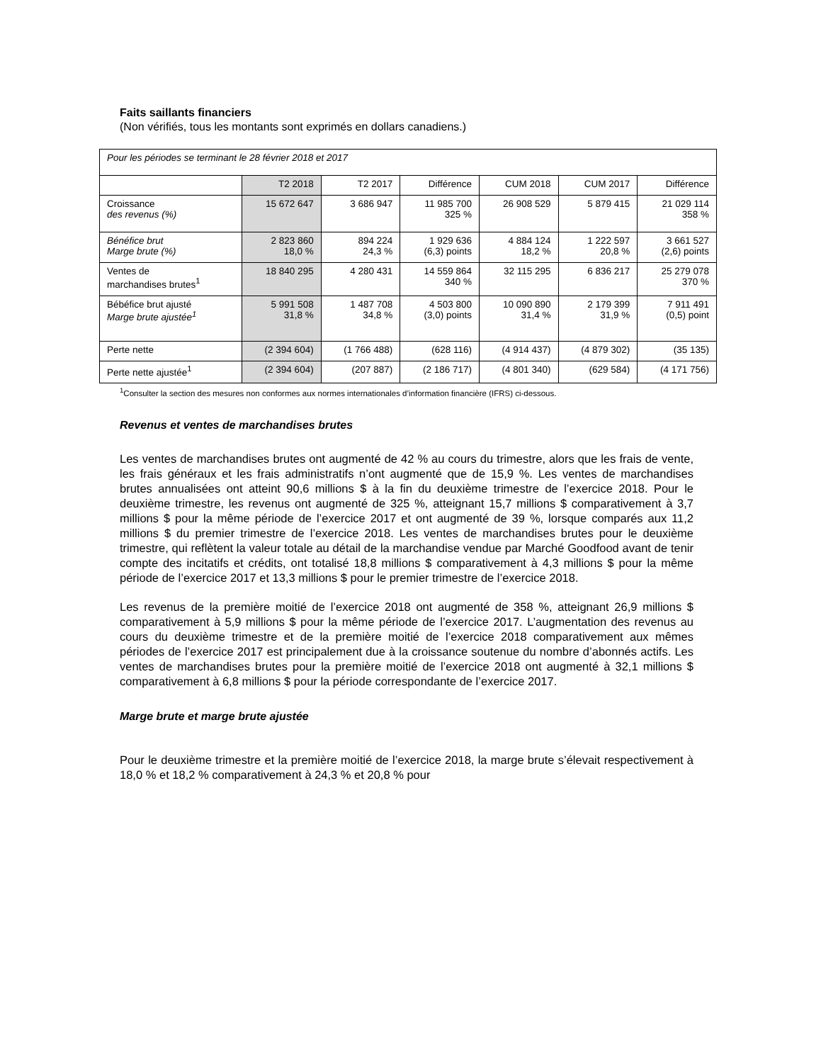Faits saillants financiers
(Non vérifiés, tous les montants sont exprimés en dollars canadiens.)
| Pour les périodes se terminant le 28 février 2018 et 2017 | | | | | | |
| | T2 2018 | T2 2017 | Différence | CUM 2018 | CUM 2017 | Différence |
| Croissance des revenus (%) | 15 672 647 | 3 686 947 | 11 985 700 325 % | 26 908 529 | 5 879 415 | 21 029 114 358 % |
| Bénéfice brut Marge brute (%) | 2 823 860 18,0 % | 894 224 24,3 % | 1 929 636 (6,3) points | 4 884 124 18,2 % | 1 222 597 20,8 % | 3 661 527 (2,6) points |
| Ventes de marchandises brutes<sup>1</sup> | 18 840 295 | 4 280 431 | 14 559 864 340 % | 32 115 295 | 6 836 217 | 25 279 078 370 % |
| Bébéfice brut ajusté Marge brute ajustée<sup>1</sup> | 5 991 508 31,8 % | 1 487 708 34,8 % | 4 503 800 (3,0) points | 10 090 890 31,4 % | 2 179 399 31,9 % | 7 911 491 (0,5) point |
| Perte nette | (2 394 604) | (1 766 488) | (628 116) | (4 914 437) | (4 879 302) | (35 135) |
| Perte nette ajustée<sup>1</sup> | (2 394 604) | (207 887) | (2 186 717) | (4 801 340) | (629 584) | (4 171 756) |
<sup>1</sup> Consulter la section des mesures non conformes aux normes internationales d’information financière (IFRS) ci-dessous.
Revenus et ventes de marchandises brutes
Les ventes de marchandises brutes ont augmenté de 42 % au cours du trimestre, alors que les frais de vente, les frais généraux et les frais administratifs n’ont augmenté que de 15,9 %. Les ventes de marchandises brutes annualisées ont atteint 90,6 millions $ à la fin du deuxième trimestre de l’exercice 2018. Pour le deuxième trimestre, les revenus ont augmenté de 325 %, atteignant 15,7 millions $ comparativement à 3,7 millions $ pour la même période de l’exercice 2017 et ont augmenté de 39 %, lorsque comparés aux 11,2 millions $ du premier trimestre de l’exercice 2018. Les ventes de marchandises brutes pour le deuxième trimestre, qui reflètent la valeur totale au détail de la marchandise vendue par Marché Goodfood avant de tenir compte des incitatifs et crédits, ont totalisé 18,8 millions $ comparativement à 4,3 millions $ pour la même période de l’exercice 2017 et 13,3 millions $ pour le premier trimestre de l’exercice 2018.
Les revenus de la première moitié de l’exercice 2018 ont augmenté de 358 %, atteignant 26,9 millions $ comparativement à 5,9 millions $ pour la même période de l’exercice 2017. L’augmentation des revenus au cours du deuxième trimestre et de la première moitié de l’exercice 2018 comparativement aux mêmes périodes de l’exercice 2017 est principalement due à la croissance soutenue du nombre d’abonnés actifs. Les ventes de marchandises brutes pour la première moitié de l’exercice 2018 ont augmenté à 32,1 millions $ comparativement à 6,8 millions $ pour la période correspondante de l’exercice 2017.
Marge brute et marge brute ajustée
Pour le deuxième trimestre et la première moitié de l’exercice 2018, la marge brute s’élevait respectivement à 18,0 % et 18,2 % comparativement à 24,3 % et 20,8 % pour